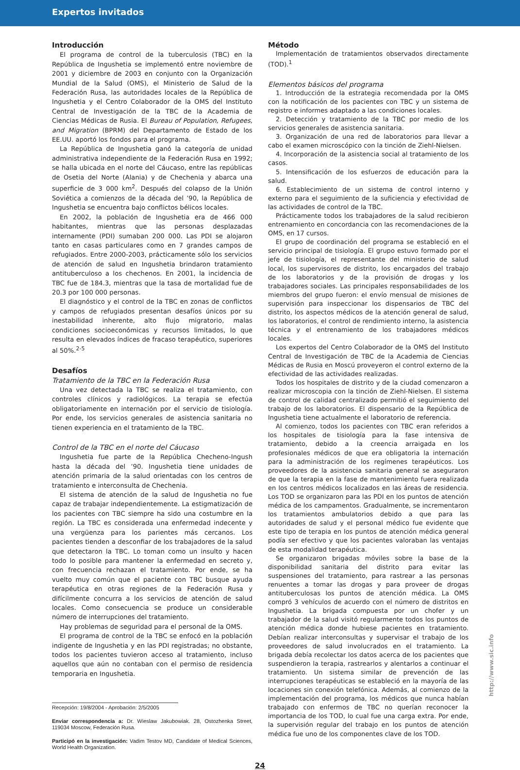Expertos invitados
Introducción
El programa de control de la tuberculosis (TBC) en la República de Ingushetia se implementó entre noviembre de 2001 y diciembre de 2003 en conjunto con la Organización Mundial de la Salud (OMS), el Ministerio de Salud de la Federación Rusa, las autoridades locales de la República de Ingushetia y el Centro Colaborador de la OMS del Instituto Central de Investigación de la TBC de la Academia de Ciencias Médicas de Rusia. El Bureau of Population, Refugees, and Migration (BPRM) del Departamento de Estado de los EE.UU. aportó los fondos para el programa.
La República de Ingushetia ganó la categoría de unidad administrativa independiente de la Federación Rusa en 1992; se halla ubicada en el norte del Cáucaso, entre las repúblicas de Osetia del Norte (Alania) y de Chechenia y abarca una superficie de 3 000 km<sup>2</sup>. Después del colapso de la Unión Soviética a comienzos de la década del ’90, la República de Ingushetia se encuentra bajo conflictos bélicos locales.
En 2002, la población de Ingushetia era de 466 000 habitantes, mientras que las personas desplazadas internamente (PDI) sumaban 200 000. Las PDI se alojaron tanto en casas particulares como en 7 grandes campos de refugiados. Entre 2000-2003, prácticamente sólo los servicios de atención de salud en Ingushetia brindaron tratamiento antituberculoso a los chechenos. En 2001, la incidencia de TBC fue de 184.3, mientras que la tasa de mortalidad fue de 20.3 por 100 000 personas.
El diagnóstico y el control de la TBC en zonas de conflictos y campos de refugiados presentan desafíos únicos por su inestabilidad inherente, alto flujo migratorio, malas condiciones socioeconómicas y recursos limitados, lo que resulta en elevados índices de fracaso terapéutico, superiores al 50%.<sup>2-5</sup>
Desafíos
Tratamiento de la TBC en la Federación Rusa
Una vez detectada la TBC se realiza el tratamiento, con controles clínicos y radiológicos. La terapia se efectúa obligatoriamente en internación por el servicio de tisiología. Por ende, los servicios generales de asistencia sanitaria no tienen experiencia en el tratamiento de la TBC.
Control de la TBC en el norte del Cáucaso
Ingushetia fue parte de la República Checheno-Ingush hasta la década del ’90. Ingushetia tiene unidades de atención primaria de la salud orientadas con los centros de tratamiento e interconsulta de Chechenia.
El sistema de atención de la salud de Ingushetia no fue capaz de trabajar independientemente. La estigmatización de los pacientes con TBC siempre ha sido una costumbre en la región. La TBC es considerada una enfermedad indecente y una vergüenza para los parientes más cercanos. Los pacientes tienden a desconfiar de los trabajadores de la salud que detectaron la TBC. Lo toman como un insulto y hacen todo lo posible para mantener la enfermedad en secreto y, con frecuencia rechazan el tratamiento. Por ende, se ha vuelto muy común que el paciente con TBC busque ayuda terapéutica en otras regiones de la Federación Rusa y difícilmente concurra a los servicios de atención de salud locales. Como consecuencia se produce un considerable número de interrupciones del tratamiento.
Hay problemas de seguridad para el personal de la OMS.
El programa de control de la TBC se enfocó en la población indigente de Ingushetia y en las PDI registradas; no obstante, todos los pacientes tuvieron acceso al tratamiento, incluso aquellos que aún no contaban con el permiso de residencia temporaria en Ingushetia.
Recepción: 19/8/2004 - Aprobación: 2/5/2005
Enviar correspondencia a: Dr. Wieslaw Jakubowiak. 28, Ostozhenka Street, 119034 Moscow, Federación Rusa.
Participó en la investigación: Vadim Testov MD, Candidate of Medical Sciences, World Health Organization.
Método
Implementación de tratamientos observados directamente (TOD).<sup>1</sup>
Elementos básicos del programa
1. Introducción de la estrategia recomendada por la OMS con la notificación de los pacientes con TBC y un sistema de registro e informes adaptado a las condiciones locales.
2. Detección y tratamiento de la TBC por medio de los servicios generales de asistencia sanitaria.
3. Organización de una red de laboratorios para llevar a cabo el examen microscópico con la tinción de Ziehl-Nielsen.
4. Incorporación de la asistencia social al tratamiento de los casos.
5. Intensificación de los esfuerzos de educación para la salud.
6. Establecimiento de un sistema de control interno y externo para el seguimiento de la suficiencia y efectividad de las actividades de control de la TBC.
Prácticamente todos los trabajadores de la salud recibieron entrenamiento en concordancia con las recomendaciones de la OMS, en 17 cursos.
El grupo de coordinación del programa se estableció en el servicio principal de tisiología. El grupo estuvo formado por el jefe de tisiología, el representante del ministerio de salud local, los supervisores de distrito, los encargados del trabajo de los laboratorios y de la provisión de drogas y los trabajadores sociales. Las principales responsabilidades de los miembros del grupo fueron: el envío mensual de misiones de supervisión para inspeccionar los dispensarios de TBC del distrito, los aspectos médicos de la atención general de salud, los laboratorios, el control de rendimiento interno, la asistencia técnica y el entrenamiento de los trabajadores médicos locales.
Los expertos del Centro Colaborador de la OMS del Instituto Central de Investigación de TBC de la Academia de Ciencias Médicas de Rusia en Moscú proveyeron el control externo de la efectividad de las actividades realizadas.
Todos los hospitales de distrito y de la ciudad comenzaron a realizar microscopia con la tinción de Ziehl-Nielsen. El sistema de control de calidad centralizado permitió el seguimiento del trabajo de los laboratorios. El dispensario de la República de Ingushetia tiene actualmente el laboratorio de referencia.
Al comienzo, todos los pacientes con TBC eran referidos a los hospitales de tisiología para la fase intensiva de tratamiento, debido a la creencia arraigada en los profesionales médicos de que era obligatoria la internación para la administración de los regímenes terapéuticos. Los proveedores de la asistencia sanitaria general se aseguraron de que la terapia en la fase de mantenimiento fuera realizada en los centros médicos localizados en las áreas de residencia. Los TOD se organizaron para las PDI en los puntos de atención médica de los campamentos. Gradualmente, se incrementaron los tratamientos ambulatorios debido a que para las autoridades de salud y el personal médico fue evidente que este tipo de terapia en los puntos de atención médica general podía ser efectivo y que los pacientes valoraban las ventajas de esta modalidad terapéutica.
Se organizaron brigadas móviles sobre la base de la disponibilidad sanitaria del distrito para evitar las suspensiones del tratamiento, para rastrear a las personas renuentes a tomar las drogas y para proveer de drogas antituberculosas los puntos de atención médica. La OMS compró 3 vehículos de acuerdo con el número de distritos en Ingushetia. La brigada compuesta por un chofer y un trabajador de la salud visitó regularmente todos los puntos de atención médica donde hubiese pacientes en tratamiento. Debían realizar interconsultas y supervisar el trabajo de los proveedores de salud involucrados en el tratamiento. La brigada debía recolectar los datos acerca de los pacientes que suspendieron la terapia, rastrearlos y alentarlos a continuar el tratamiento. Un sistema similar de prevención de las interrupciones terapéuticas se estableció en la mayoría de las locaciones sin conexión telefónica. Además, al comienzo de la implementación del programa, los médicos que nunca habían trabajado con enfermos de TBC no querían reconocer la importancia de los TOD, lo cual fue una carga extra. Por ende, la supervisión regular del trabajo en los puntos de atención médica fue uno de los componentes clave de los TOD.
24
http://www.sic.info